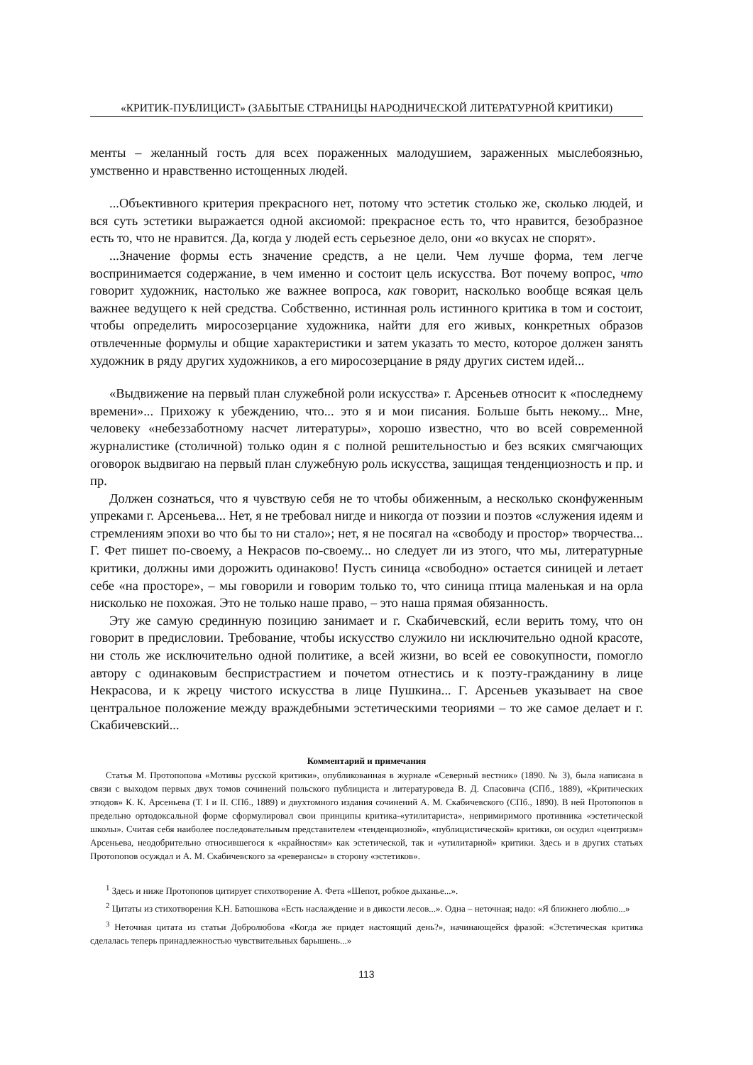«КРИТИК-ПУБЛИЦИСТ» (ЗАБЫТЫЕ СТРАНИЦЫ НАРОДНИЧЕСКОЙ ЛИТЕРАТУРНОЙ КРИТИКИ)
менты – желанный гость для всех пораженных малодушием, зараженных мыслебоязнью, умственно и нравственно истощенных людей.
...Объективного критерия прекрасного нет, потому что эстетик столько же, сколько людей, и вся суть эстетики выражается одной аксиомой: прекрасное есть то, что нравится, безобразное есть то, что не нравится. Да, когда у людей есть серьезное дело, они «о вкусах не спорят».
...Значение формы есть значение средств, а не цели. Чем лучше форма, тем легче воспринимается содержание, в чем именно и состоит цель искусства. Вот почему вопрос, что говорит художник, настолько же важнее вопроса, как говорит, насколько вообще всякая цель важнее ведущего к ней средства. Собственно, истинная роль истинного критика в том и состоит, чтобы определить миросозерцание художника, найти для его живых, конкретных образов отвлеченные формулы и общие характеристики и затем указать то место, которое должен занять художник в ряду других художников, а его миросозерцание в ряду других систем идей...
«Выдвижение на первый план служебной роли искусства» г. Арсеньев относит к «последнему времени»... Прихожу к убеждению, что... это я и мои писания. Больше быть некому... Мне, человеку «небеззаботному насчет литературы», хорошо известно, что во всей современной журналистике (столичной) только один я с полной решительностью и без всяких смягчающих оговорок выдвигаю на первый план служебную роль искусства, защищая тенденциозность и пр. и пр.
Должен сознаться, что я чувствую себя не то чтобы обиженным, а несколько сконфуженным упреками г. Арсеньева... Нет, я не требовал нигде и никогда от поэзии и поэтов «служения идеям и стремлениям эпохи во что бы то ни стало»; нет, я не посягал на «свободу и простор» творчества... Г. Фет пишет по-своему, а Некрасов по-своему... но следует ли из этого, что мы, литературные критики, должны ими дорожить одинаково! Пусть синица «свободно» остается синицей и летает себе «на просторе», – мы говорили и говорим только то, что синица птица маленькая и на орла нисколько не похожая. Это не только наше право, – это наша прямая обязанность.
Эту же самую срединную позицию занимает и г. Скабичевский, если верить тому, что он говорит в предисловии. Требование, чтобы искусство служило ни исключительно одной красоте, ни столь же исключительно одной политике, а всей жизни, во всей ее совокупности, помогло автору с одинаковым беспристрастием и почетом отнестись и к поэту-гражданину в лице Некрасова, и к жрецу чистого искусства в лице Пушкина... Г. Арсеньев указывает на свое центральное положение между враждебными эстетическими теориями – то же самое делает и г. Скабичевский...
Комментарий и примечания
Статья М. Протопопова «Мотивы русской критики», опубликованная в журнале «Северный вестник» (1890. № 3), была написана в связи с выходом первых двух томов сочинений польского публициста и литературоведа В. Д. Спасовича (СПб., 1889), «Критических этюдов» К. К. Арсеньева (Т. I и II. СПб., 1889) и двухтомного издания сочинений А. М. Скабичевского (СПб., 1890). В ней Протопопов в предельно ортодоксальной форме сформулировал свои принципы критика-«утилитариста», непримиримого противника «эстетической школы». Считая себя наиболее последовательным представителем «тенденциозной», «публицистической» критики, он осудил «центризм» Арсеньева, неодобрительно относившегося к «крайностям» как эстетической, так и «утилитарной» критики. Здесь и в других статьях Протопопов осуждал и А. М. Скабичевского за «реверансы» в сторону «эстетиков».
<sup>1</sup> Здесь и ниже Протопопов цитирует стихотворение А. Фета «Шепот, робкое дыханье...».
<sup>2</sup> Цитаты из стихотворения К.Н. Батюшкова «Есть наслаждение и в дикости лесов...». Одна – неточная; надо: «Я ближнего люблю...»
<sup>3</sup> Неточная цитата из статьи Добролюбова «Когда же придет настоящий день?», начинающейся фразой: «Эстетическая критика сделалась теперь принадлежностью чувствительных барышень...»
113